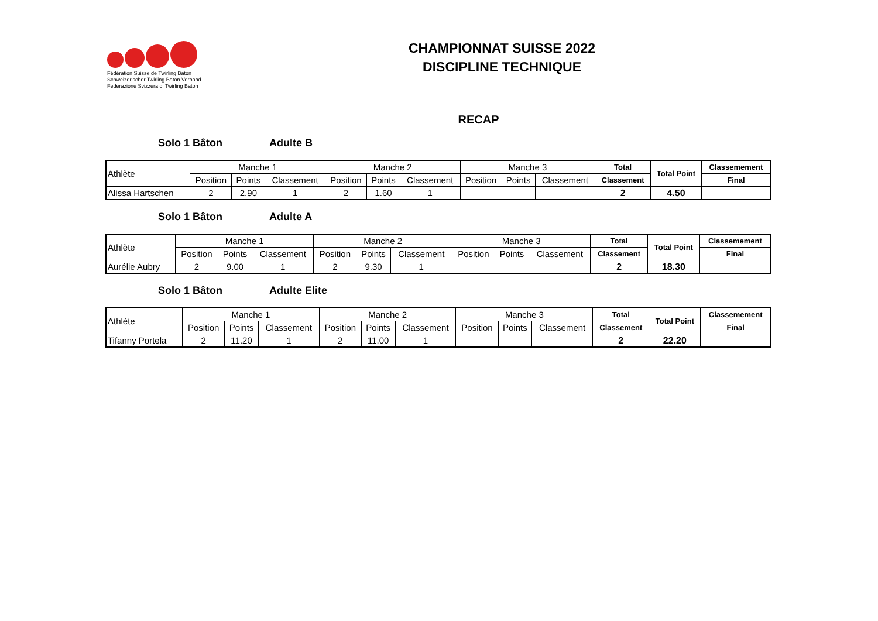Fédération Suisse de Twirling Baton
Schweizerischer Twirling Baton Verband
Federazione Svizzera di Twirling Baton
CHAMPIONNAT SUISSE 2022
DISCIPLINE TECHNIQUE
RECAP
Solo 1 Bâton Adulte B
| Athlète | Manche 1 | | | Manche 2 | | | Manche 3 | | | Total | Total Point | Classemement |
| --- | --- | --- | --- | --- | --- | --- | --- | --- | --- | --- | --- | --- |
| | Position | Points | Classement | Position | Points | Classement | Position | Points | Classement | Classement | | Final |
| Alissa Hartschen | 2 | 2.90 | 1 | 2 | 1.60 | 1 | | | | 2 | 4.50 | |
Solo 1 Bâton Adulte A
| Athlète | Manche 1 | | | Manche 2 | | | Manche 3 | | | Total | Total Point | Classemement |
| --- | --- | --- | --- | --- | --- | --- | --- | --- | --- | --- | --- | --- |
| | Position | Points | Classement | Position | Points | Classement | Position | Points | Classement | Classement | | Final |
| Aurélie Aubry | 2 | 9.00 | 1 | 2 | 9.30 | 1 | | | | 2 | 18.30 | |
Solo 1 Bâton Adulte Elite
| Athlète | Manche 1 | | | Manche 2 | | | Manche 3 | | | Total | Total Point | Classemement |
| --- | --- | --- | --- | --- | --- | --- | --- | --- | --- | --- | --- | --- |
| | Position | Points | Classement | Position | Points | Classement | Position | Points | Classement | Classement | | Final |
| Tifanny Portela | 2 | 11.20 | 1 | 2 | 11.00 | 1 | | | | 2 | 22.20 | |